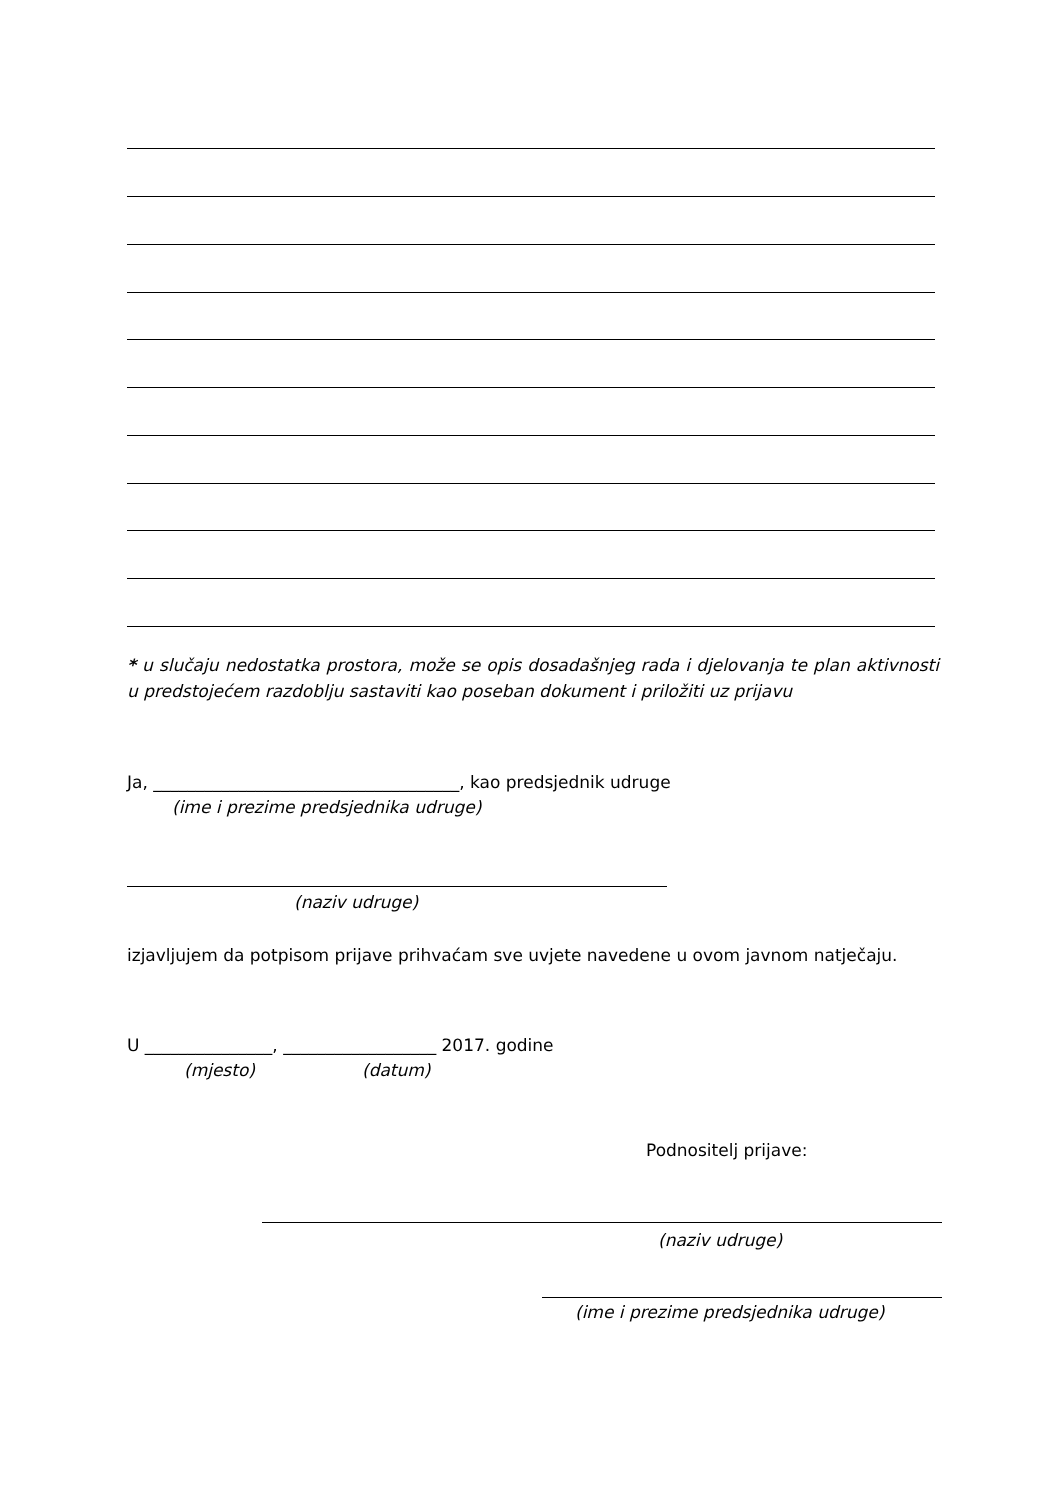* u slučaju nedostatka prostora, može se opis dosadašnjeg rada i djelovanja te plan aktivnosti u predstojećem razdoblju sastaviti kao poseban dokument i priložiti uz prijavu
Ja, ____________________________________, kao predsjednik udruge
(ime i prezime predsjednika udruge)
(naziv udruge)
izjavljujem da potpisom prijave prihvaćam sve uvjete navedene u ovom javnom natječaju.
U _______________, __________________ 2017. godine
(mjesto) (datum)
Podnositelj prijave:
(naziv udruge)
(ime i prezime predsjednika udruge)